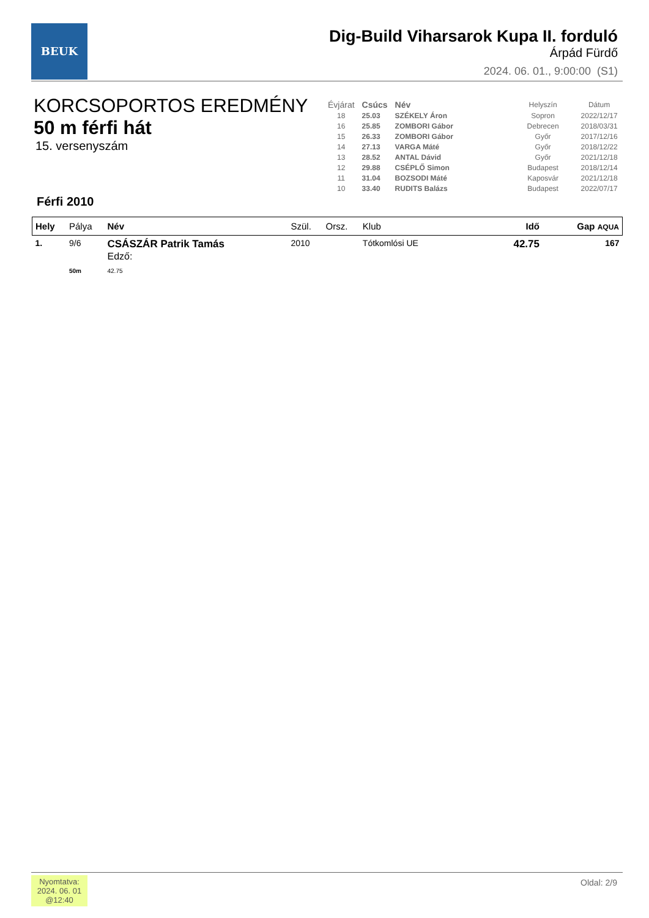BEUK
Dig-Build Viharsarok Kupa II. forduló
Árpád Fürdő
2024. 06. 01., 9:00:00 (S1)
KORCSOPORTOS EREDMÉNY
50 m férfi hát
15. versenyszám
| Évjárat | Csúcs | Név | Helyszín | Dátum |
| --- | --- | --- | --- | --- |
| 18 | 25.03 | SZÉKELY Áron | Sopron | 2022/12/17 |
| 16 | 25.85 | ZOMBORI Gábor | Debrecen | 2018/03/31 |
| 15 | 26.33 | ZOMBORI Gábor | Győr | 2017/12/16 |
| 14 | 27.13 | VARGA Máté | Győr | 2018/12/22 |
| 13 | 28.52 | ANTAL Dávid | Győr | 2021/12/18 |
| 12 | 29.88 | CSÉPLŐ Simon | Budapest | 2018/12/14 |
| 11 | 31.04 | BOZSODI Máté | Kaposvár | 2021/12/18 |
| 10 | 33.40 | RUDITS Balázs | Budapest | 2022/07/17 |
Férfi 2010
| Hely | Pálya | Név | Szül. | Orsz. | Klub | Idő | Gap AQUA |
| --- | --- | --- | --- | --- | --- | --- | --- |
| 1. | 9/6 | CSÁSZÁR Patrik Tamás Edző: | 2010 | | Tótkomlósi UE | 42.75 | 167 |
| | 50m | 42.75 | | | | | |
Nyomtatva:
2024. 06. 01
@12:40
Oldal: 2/9